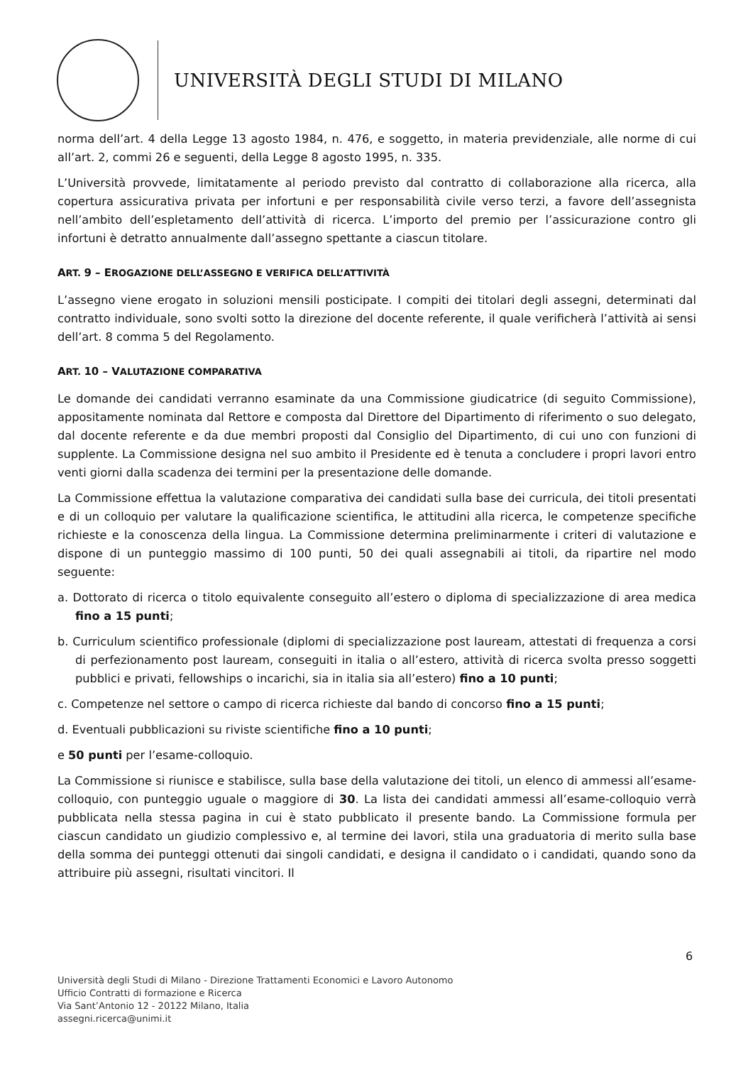UNIVERSITÀ DEGLI STUDI DI MILANO
norma dell’art. 4 della Legge 13 agosto 1984, n. 476, e soggetto, in materia previdenziale, alle norme di cui all’art. 2, commi 26 e seguenti, della Legge 8 agosto 1995, n. 335.
L’Università provvede, limitatamente al periodo previsto dal contratto di collaborazione alla ricerca, alla copertura assicurativa privata per infortuni e per responsabilità civile verso terzi, a favore dell’assegnista nell’ambito dell’espletamento dell’attività di ricerca. L’importo del premio per l’assicurazione contro gli infortuni è detratto annualmente dall’assegno spettante a ciascun titolare.
ART. 9 – EROGAZIONE DELL’ASSEGNO E VERIFICA DELL’ATTIVITÀ
L’assegno viene erogato in soluzioni mensili posticipate. I compiti dei titolari degli assegni, determinati dal contratto individuale, sono svolti sotto la direzione del docente referente, il quale verificherà l’attività ai sensi dell’art. 8 comma 5 del Regolamento.
ART. 10 – VALUTAZIONE COMPARATIVA
Le domande dei candidati verranno esaminate da una Commissione giudicatrice (di seguito Commissione), appositamente nominata dal Rettore e composta dal Direttore del Dipartimento di riferimento o suo delegato, dal docente referente e da due membri proposti dal Consiglio del Dipartimento, di cui uno con funzioni di supplente. La Commissione designa nel suo ambito il Presidente ed è tenuta a concludere i propri lavori entro venti giorni dalla scadenza dei termini per la presentazione delle domande.
La Commissione effettua la valutazione comparativa dei candidati sulla base dei curricula, dei titoli presentati e di un colloquio per valutare la qualificazione scientifica, le attitudini alla ricerca, le competenze specifiche richieste e la conoscenza della lingua. La Commissione determina preliminarmente i criteri di valutazione e dispone di un punteggio massimo di 100 punti, 50 dei quali assegnabili ai titoli, da ripartire nel modo seguente:
a. Dottorato di ricerca o titolo equivalente conseguito all’estero o diploma di specializzazione di area medica fino a 15 punti;
b. Curriculum scientifico professionale (diplomi di specializzazione post lauream, attestati di frequenza a corsi di perfezionamento post lauream, conseguiti in italia o all’estero, attività di ricerca svolta presso soggetti pubblici e privati, fellowships o incarichi, sia in italia sia all’estero) fino a 10 punti;
c. Competenze nel settore o campo di ricerca richieste dal bando di concorso fino a 15 punti;
d. Eventuali pubblicazioni su riviste scientifiche fino a 10 punti;
e 50 punti per l’esame-colloquio.
La Commissione si riunisce e stabilisce, sulla base della valutazione dei titoli, un elenco di ammessi all’esame-colloquio, con punteggio uguale o maggiore di 30. La lista dei candidati ammessi all’esame-colloquio verrà pubblicata nella stessa pagina in cui è stato pubblicato il presente bando. La Commissione formula per ciascun candidato un giudizio complessivo e, al termine dei lavori, stila una graduatoria di merito sulla base della somma dei punteggi ottenuti dai singoli candidati, e designa il candidato o i candidati, quando sono da attribuire più assegni, risultati vincitori. Il
6
Università degli Studi di Milano - Direzione Trattamenti Economici e Lavoro Autonomo
Ufficio Contratti di formazione e Ricerca
Via Sant’Antonio 12 - 20122 Milano, Italia
assegni.ricerca@unimi.it